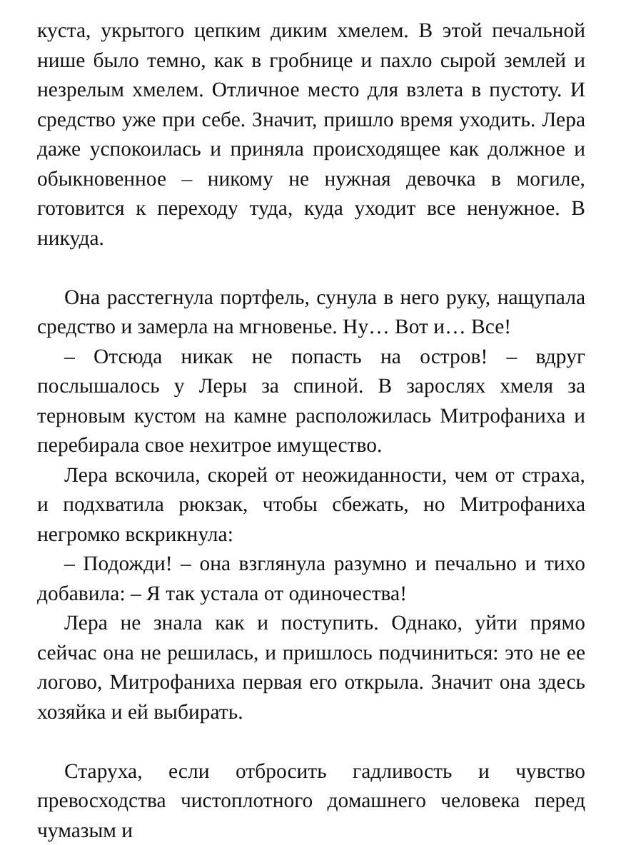куста, укрытого цепким диким хмелем. В этой печальной нише было темно, как в гробнице и пахло сырой землей и незрелым хмелем. Отличное место для взлета в пустоту. И средство уже при себе. Значит, пришло время уходить. Лера даже успокоилась и приняла происходящее как должное и обыкновенное – никому не нужная девочка в могиле, готовится к переходу туда, куда уходит все ненужное. В никуда.
Она расстегнула портфель, сунула в него руку, нащупала средство и замерла на мгновенье. Ну… Вот и… Все!
– Отсюда никак не попасть на остров! – вдруг послышалось у Леры за спиной. В зарослях хмеля за терновым кустом на камне расположилась Митрофаниха и перебирала свое нехитрое имущество.
Лера вскочила, скорей от неожиданности, чем от страха, и подхватила рюкзак, чтобы сбежать, но Митрофаниха негромко вскрикнула:
– Подожди! – она взглянула разумно и печально и тихо добавила: – Я так устала от одиночества!
Лера не знала как и поступить. Однако, уйти прямо сейчас она не решилась, и пришлось подчиниться: это не ее логово, Митрофаниха первая его открыла. Значит она здесь хозяйка и ей выбирать.
Старуха, если отбросить гадливость и чувство превосходства чистоплотного домашнего человека перед чумазым и